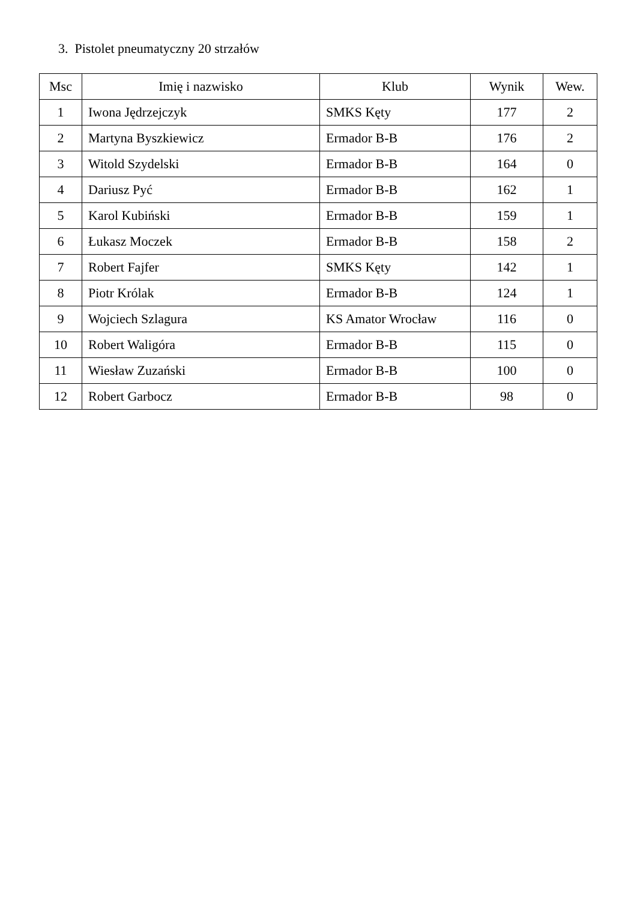3. Pistolet pneumatyczny 20 strzałów
| Msc | Imię i nazwisko | Klub | Wynik | Wew. |
| --- | --- | --- | --- | --- |
| 1 | Iwona Jędrzejczyk | SMKS Kęty | 177 | 2 |
| 2 | Martyna Byszkiewicz | Ermador B-B | 176 | 2 |
| 3 | Witold Szydelski | Ermador B-B | 164 | 0 |
| 4 | Dariusz Pyć | Ermador B-B | 162 | 1 |
| 5 | Karol Kubiński | Ermador B-B | 159 | 1 |
| 6 | Łukasz Moczek | Ermador B-B | 158 | 2 |
| 7 | Robert Fajfer | SMKS Kęty | 142 | 1 |
| 8 | Piotr Królak | Ermador B-B | 124 | 1 |
| 9 | Wojciech Szlagura | KS Amator Wrocław | 116 | 0 |
| 10 | Robert Waligóra | Ermador B-B | 115 | 0 |
| 11 | Wiesław Zuzański | Ermador B-B | 100 | 0 |
| 12 | Robert Garbocz | Ermador B-B | 98 | 0 |